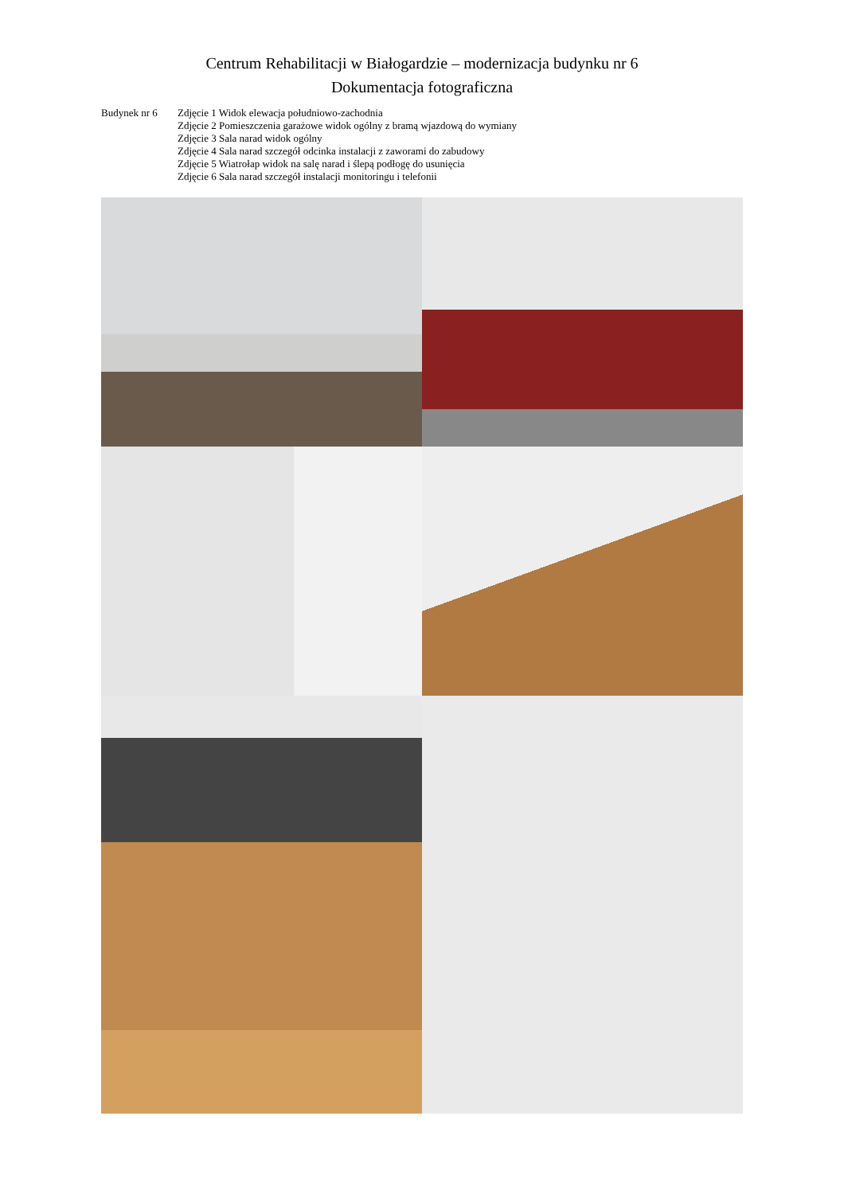Centrum Rehabilitacji w Białogardzie – modernizacja budynku nr 6
Dokumentacja fotograficzna
Budynek nr 6 Zdjęcie 1 Widok elewacja południowo-zachodnia
Zdjęcie 2 Pomieszczenia garażowe widok ogólny z bramą wjazdową do wymiany
Zdjęcie 3 Sala narad widok ogólny
Zdjęcie 4 Sala narad szczegół odcinka instalacji z zaworami do zabudowy
Zdjęcie 5 Wiatrołap widok na salę narad i ślepą podłogę do usunięcia
Zdjęcie 6 Sala narad szczegół instalacji monitoringu i telefonii